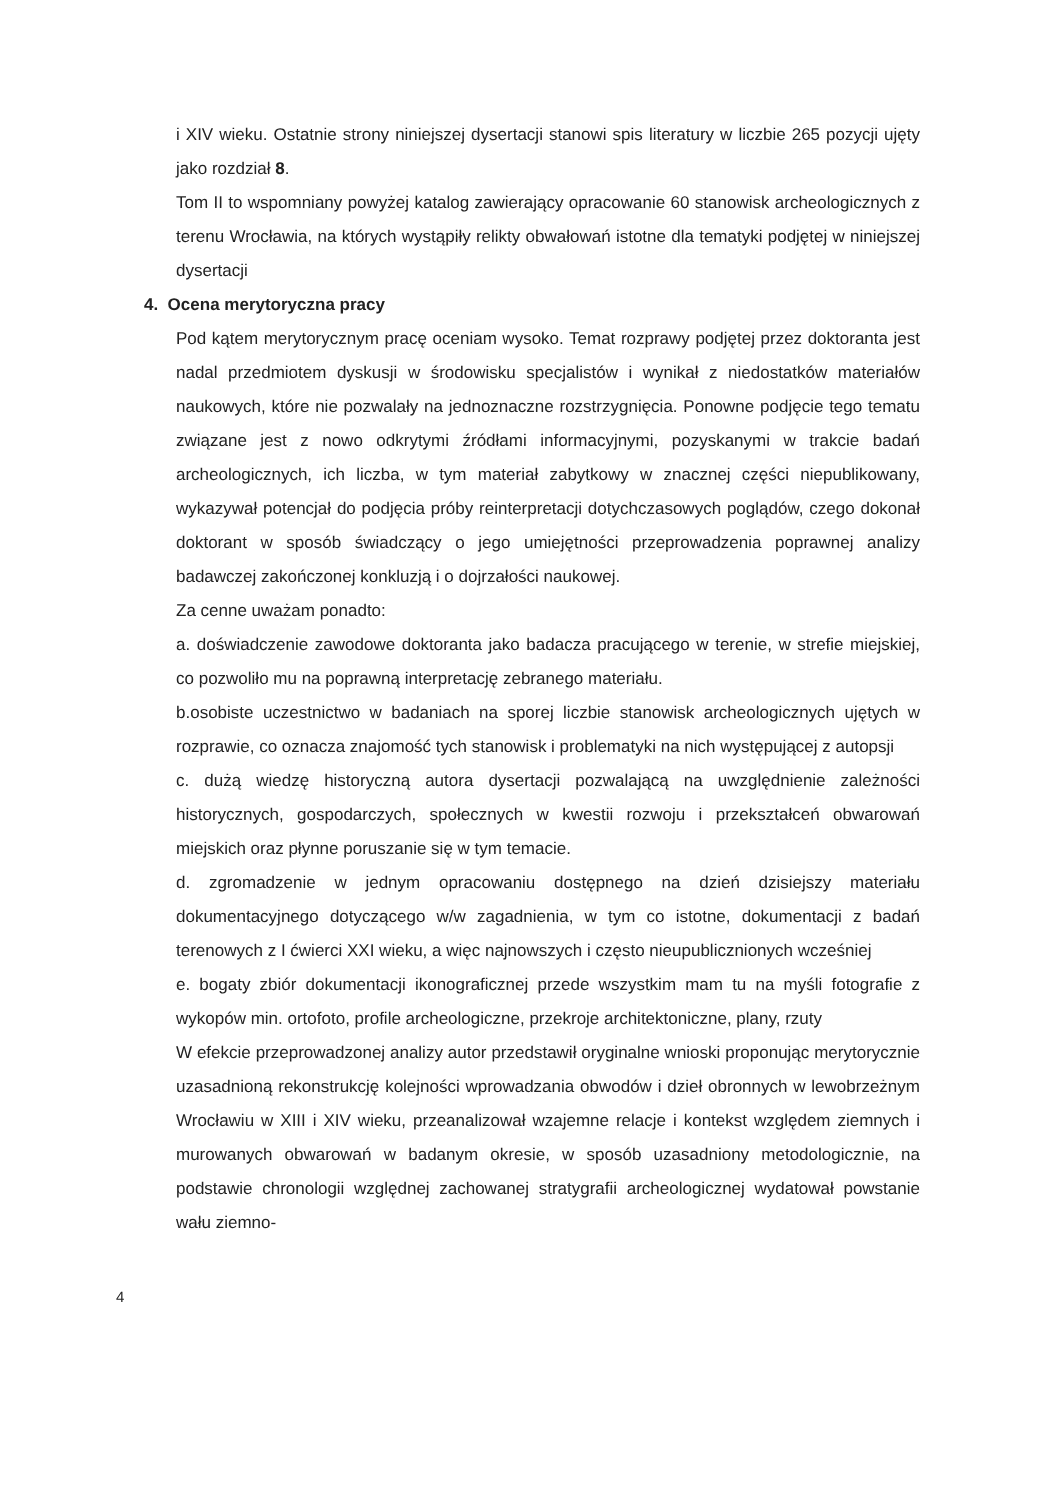i XIV wieku. Ostatnie strony niniejszej dysertacji stanowi spis literatury w liczbie 265 pozycji ujęty jako rozdział 8.
Tom II to wspomniany powyżej katalog zawierający opracowanie 60 stanowisk archeologicznych z terenu Wrocławia, na których wystąpiły relikty obwałowań istotne dla tematyki podjętej w niniejszej dysertacji
4. Ocena merytoryczna pracy
Pod kątem merytorycznym pracę oceniam wysoko. Temat rozprawy podjętej przez doktoranta jest nadal przedmiotem dyskusji w środowisku specjalistów i wynikał z niedostatków materiałów naukowych, które nie pozwalały na jednoznaczne rozstrzygnięcia. Ponowne podjęcie tego tematu związane jest z nowo odkrytymi źródłami informacyjnymi, pozyskanymi w trakcie badań archeologicznych, ich liczba, w tym materiał zabytkowy w znacznej części niepublikowany, wykazywał potencjał do podjęcia próby reinterpretacji dotychczasowych poglądów, czego dokonał doktorant w sposób świadczący o jego umiejętności przeprowadzenia poprawnej analizy badawczej zakończonej konkluzją i o dojrzałości naukowej.
Za cenne uważam ponadto:
a. doświadczenie zawodowe doktoranta jako badacza pracującego w terenie, w strefie miejskiej, co pozwoliło mu na poprawną interpretację zebranego materiału.
b.osobiste uczestnictwo w badaniach na sporej liczbie stanowisk archeologicznych ujętych w rozprawie, co oznacza znajomość tych stanowisk i problematyki na nich występującej z autopsji
c. dużą wiedzę historyczną autora dysertacji pozwalającą na uwzględnienie zależności historycznych, gospodarczych, społecznych w kwestii rozwoju i przekształceń obwarowań miejskich oraz płynne poruszanie się w tym temacie.
d. zgromadzenie w jednym opracowaniu dostępnego na dzień dzisiejszy materiału dokumentacyjnego dotyczącego w/w zagadnienia, w tym co istotne, dokumentacji z badań terenowych z I ćwierci XXI wieku, a więc najnowszych i często nieupublicznionych wcześniej
e. bogaty zbiór dokumentacji ikonograficznej przede wszystkim mam tu na myśli fotografie z wykopów min. ortofoto, profile archeologiczne, przekroje architektoniczne, plany, rzuty
W efekcie przeprowadzonej analizy autor przedstawił oryginalne wnioski proponując merytorycznie uzasadnioną rekonstrukcję kolejności wprowadzania obwodów i dzieł obronnych w lewobrzeżnym Wrocławiu w XIII i XIV wieku, przeanalizował wzajemne relacje i kontekst względem ziemnych i murowanych obwarowań w badanym okresie, w sposób uzasadniony metodologicznie, na podstawie chronologii względnej zachowanej stratygrafii archeologicznej wydatował powstanie wału ziemno-
4